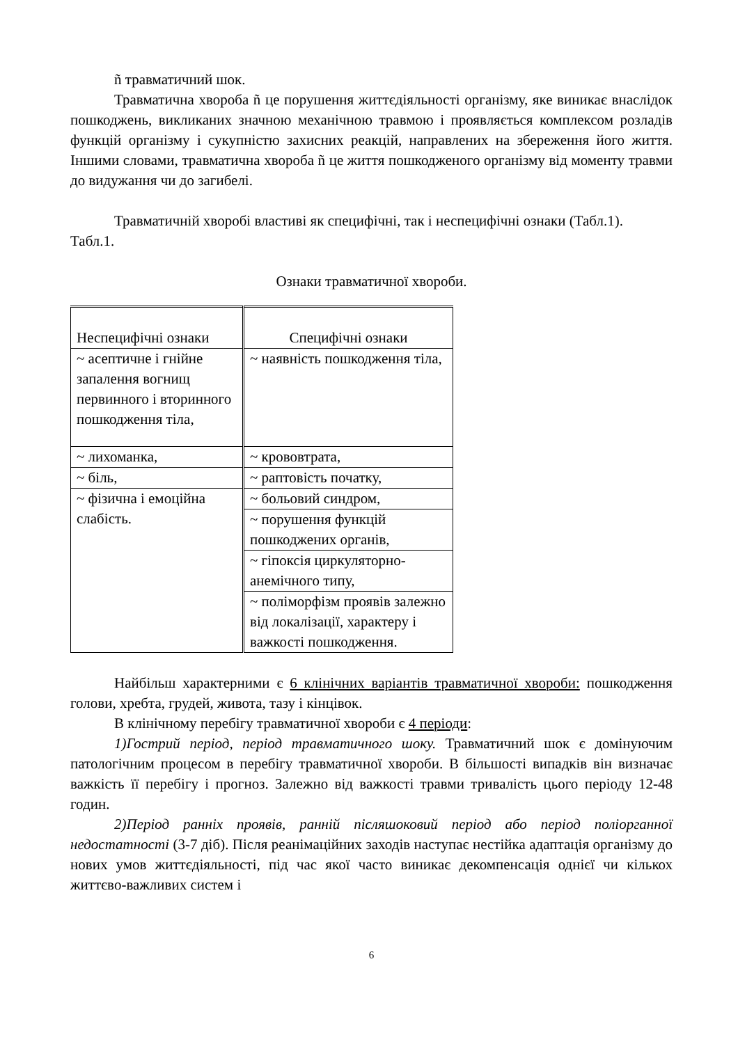ñ травматичний шок.
Травматична хвороба ñ це порушення життєдіяльності організму, яке виникає внаслідок пошкоджень, викликаних значною механічною травмою і проявляється комплексом розладів функцій організму і сукупністю захисних реакцій, направлених на збереження його життя. Іншими словами, травматична хвороба ñ це життя пошкодженого організму від моменту травми до видужання чи до загибелі.
Травматичній хворобі властиві як специфічні, так і неспецифічні ознаки (Табл.1).
Табл.1.
Ознаки травматичної хвороби.
| Неспецифічні ознаки | Специфічні ознаки |
| --- | --- |
| ~ асептичне і гнійне запалення вогнищ первинного і вторинного пошкодження тіла, | ~ наявність пошкодження тіла, |
| ~ лихоманка, | ~ крововтрата, |
| ~ біль, | ~ раптовість початку, |
| ~ фізична і емоційна слабість. | ~ больовий синдром, |
| | ~ порушення функцій пошкоджених органів, |
| | ~ гіпоксія циркуляторно-анемічного типу, |
| | ~ поліморфізм проявів залежно від локалізації, характеру і важкості пошкодження. |
Найбільш характерними є 6 клінічних варіантів травматичної хвороби: пошкодження голови, хребта, грудей, живота, тазу і кінцівок.
В клінічному перебігу травматичної хвороби є 4 періоди:
1)Гострий період, період травматичного шоку. Травматичний шок є домінуючим патологічним процесом в перебігу травматичної хвороби. В більшості випадків він визначає важкість її перебігу і прогноз. Залежно від важкості травми тривалість цього періоду 12-48 годин.
2)Період ранніх проявів, ранній післяшоковий період або період поліорганної недостатності (3-7 діб). Після реанімаційних заходів наступає нестійка адаптація організму до нових умов життєдіяльності, під час якої часто виникає декомпенсація однієї чи кількох життєво-важливих систем і
6